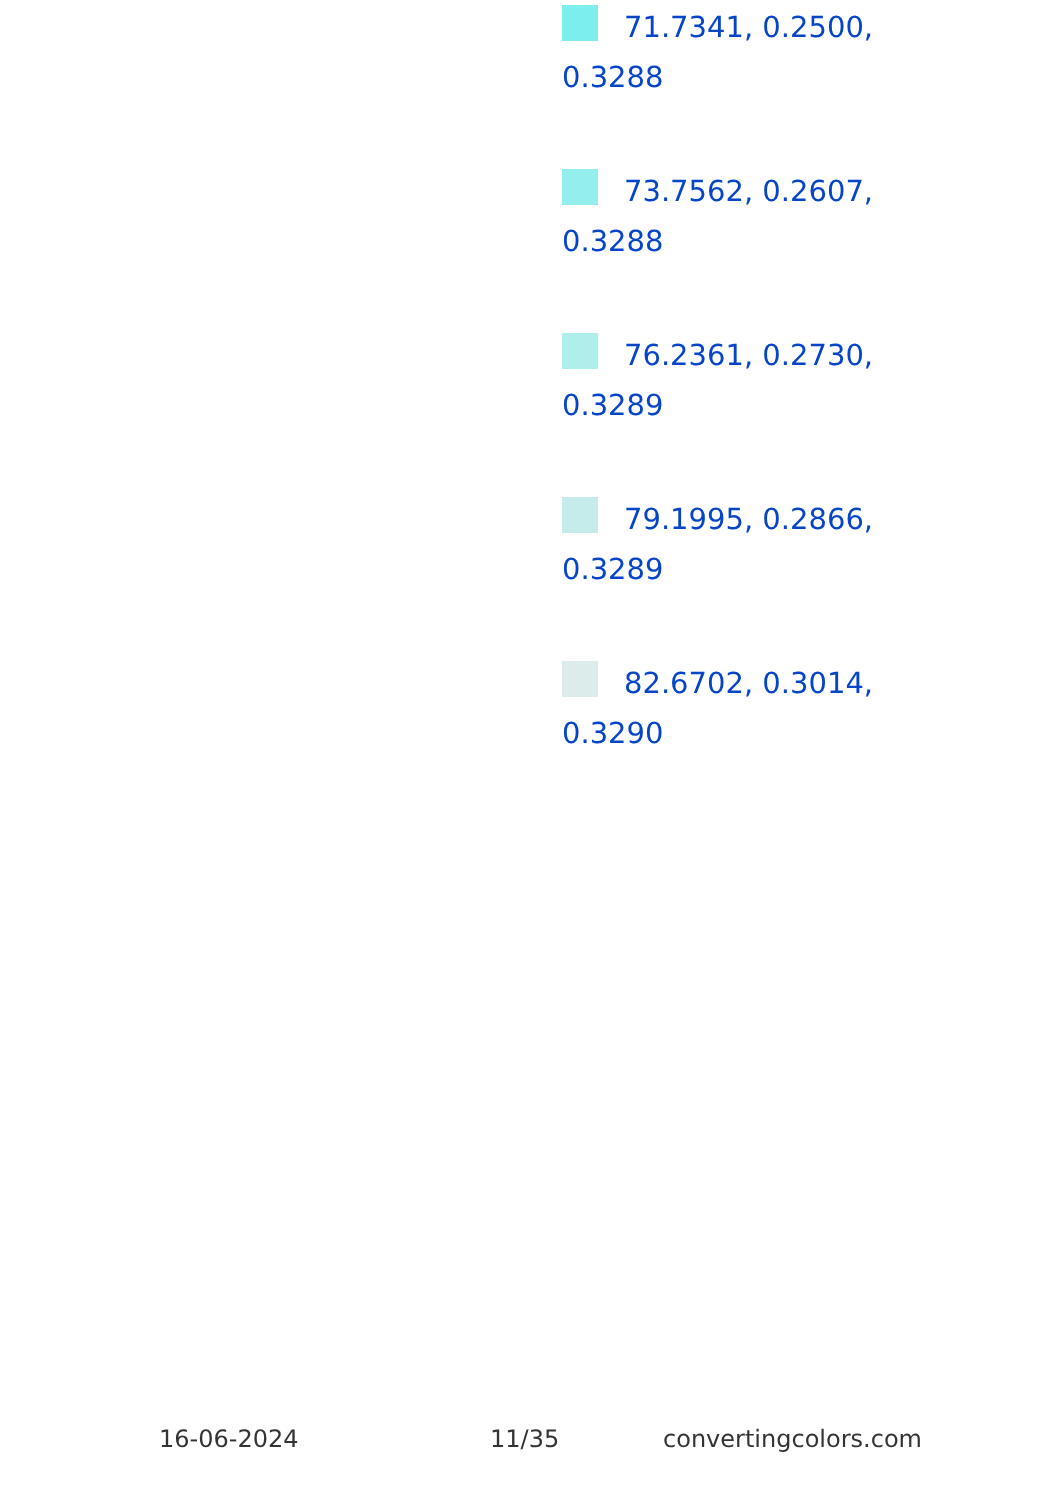71.7341, 0.2500, 0.3288
73.7562, 0.2607, 0.3288
76.2361, 0.2730, 0.3289
79.1995, 0.2866, 0.3289
82.6702, 0.3014, 0.3290
16-06-2024 11/35 convertingcolors.com